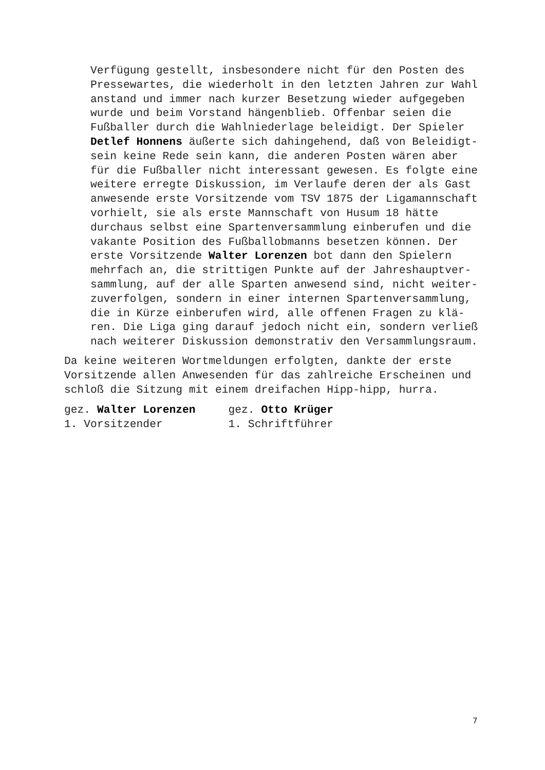Verfügung gestellt, insbesondere nicht für den Posten des Pressewartes, die wiederholt in den letzten Jahren zur Wahl anstand und immer nach kurzer Besetzung wieder aufgegeben wurde und beim Vorstand hängenblieb. Offenbar seien die Fußballer durch die Wahlniederlage beleidigt. Der Spieler Detlef Honnens äußerte sich dahingehend, daß von Beleidigt- sein keine Rede sein kann, die anderen Posten wären aber für die Fußballer nicht interessant gewesen. Es folgte eine weitere erregte Diskussion, im Verlaufe deren der als Gast anwesende erste Vorsitzende vom TSV 1875 der Ligamannschaft vorhielt, sie als erste Mannschaft von Husum 18 hätte durchaus selbst eine Spartenversammlung einberufen und die vakante Position des Fußballobmanns besetzen können. Der erste Vorsitzende Walter Lorenzen bot dann den Spielern mehrfach an, die strittigen Punkte auf der Jahreshauptver- sammlung, auf der alle Sparten anwesend sind, nicht weiter- zuverfolgen, sondern in einer internen Spartenversammlung, die in Kürze einberufen wird, alle offenen Fragen zu klä- ren. Die Liga ging darauf jedoch nicht ein, sondern verließ nach weiterer Diskussion demonstrativ den Versammlungsraum.
Da keine weiteren Wortmeldungen erfolgten, dankte der erste Vorsitzende allen Anwesenden für das zahlreiche Erscheinen und schloß die Sitzung mit einem dreifachen Hipp-hipp, hurra.
gez. Walter Lorenzen gez. Otto Krüger 1. Vorsitzender 1. Schriftführer
7